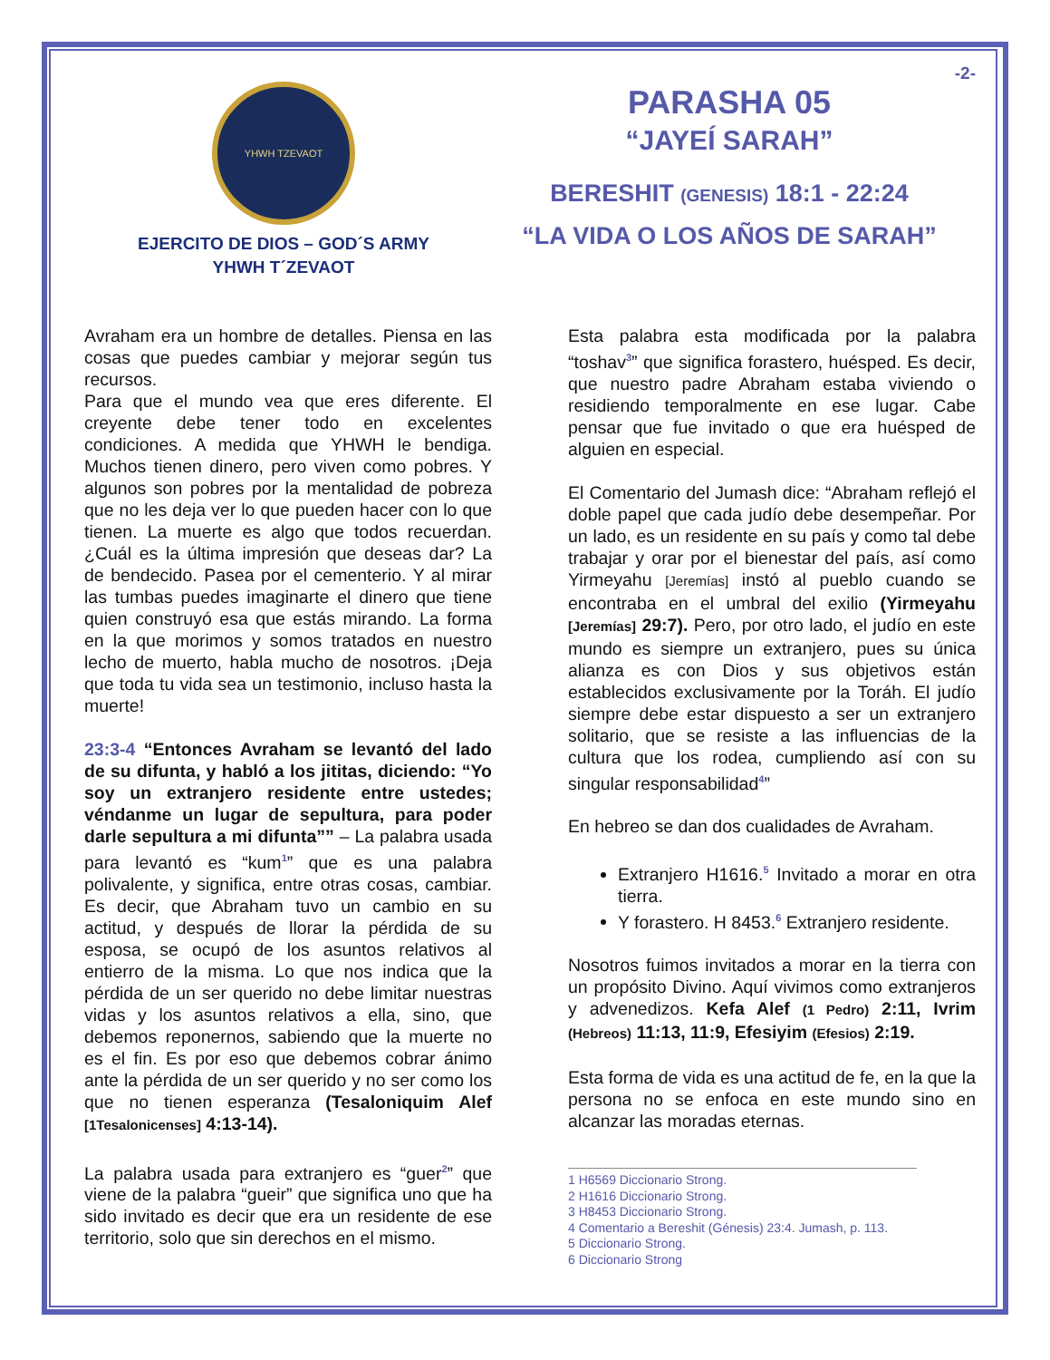YHWH TZEVAOT
EJERCITO DE DIOS – GOD´S ARMY
YHWH T´ZEVAOT
-2-
PARASHA 05
“JAYEÍ SARAH”
BERESHIT (GENESIS) 18:1 - 22:24
“LA VIDA O LOS AÑOS DE SARAH”
Avraham era un hombre de detalles. Piensa en las cosas que puedes cambiar y mejorar según tus recursos.
Para que el mundo vea que eres diferente. El creyente debe tener todo en excelentes condiciones. A medida que YHWH le bendiga. Muchos tienen dinero, pero viven como pobres. Y algunos son pobres por la mentalidad de pobreza que no les deja ver lo que pueden hacer con lo que tienen. La muerte es algo que todos recuerdan. ¿Cuál es la última impresión que deseas dar? La de bendecido. Pasea por el cementerio. Y al mirar las tumbas puedes imaginarte el dinero que tiene quien construyó esa que estás mirando. La forma en la que morimos y somos tratados en nuestro lecho de muerto, habla mucho de nosotros. ¡Deja que toda tu vida sea un testimonio, incluso hasta la muerte!
23:3-4 “Entonces Avraham se levantó del lado de su difunta, y habló a los jititas, diciendo: “Yo soy un extranjero residente entre ustedes; véndanme un lugar de sepultura, para poder darle sepultura a mi difunta”” – La palabra usada para levantó es “kum<sup>1</sup>” que es una palabra polivalente, y significa, entre otras cosas, cambiar. Es decir, que Abraham tuvo un cambio en su actitud, y después de llorar la pérdida de su esposa, se ocupó de los asuntos relativos al entierro de la misma. Lo que nos indica que la pérdida de un ser querido no debe limitar nuestras vidas y los asuntos relativos a ella, sino, que debemos reponernos, sabiendo que la muerte no es el fin. Es por eso que debemos cobrar ánimo ante la pérdida de un ser querido y no ser como los que no tienen esperanza (Tesaloniquim Alef [1Tesalonicenses] 4:13-14).
La palabra usada para extranjero es “guer<sup>2</sup>” que viene de la palabra “gueir” que significa uno que ha sido invitado es decir que era un residente de ese territorio, solo que sin derechos en el mismo.
Esta palabra esta modificada por la palabra “toshav<sup>3</sup>” que significa forastero, huésped. Es decir, que nuestro padre Abraham estaba viviendo o residiendo temporalmente en ese lugar. Cabe pensar que fue invitado o que era huésped de alguien en especial.
El Comentario del Jumash dice: “Abraham reflejó el doble papel que cada judío debe desempeñar. Por un lado, es un residente en su país y como tal debe trabajar y orar por el bienestar del país, así como Yirmeyahu [Jeremías] instó al pueblo cuando se encontraba en el umbral del exilio (Yirmeyahu [Jeremías] 29:7). Pero, por otro lado, el judío en este mundo es siempre un extranjero, pues su única alianza es con Dios y sus objetivos están establecidos exclusivamente por la Toráh. El judío siempre debe estar dispuesto a ser un extranjero solitario, que se resiste a las influencias de la cultura que los rodea, cumpliendo así con su singular responsabilidad<sup>4</sup>”
En hebreo se dan dos cualidades de Avraham.
Extranjero H1616.<sup>5</sup> Invitado a morar en otra tierra.
Y forastero. H 8453.<sup>6</sup> Extranjero residente.
Nosotros fuimos invitados a morar en la tierra con un propósito Divino. Aquí vivimos como extranjeros y advenedizos. Kefa Alef (1 Pedro) 2:11, Ivrim (Hebreos) 11:13, 11:9, Efesiyim (Efesios) 2:19.
Esta forma de vida es una actitud de fe, en la que la persona no se enfoca en este mundo sino en alcanzar las moradas eternas.
1 H6569 Diccionario Strong.
2 H1616 Diccionario Strong.
3 H8453 Diccionario Strong.
4 Comentario a Bereshit (Génesis) 23:4. Jumash, p. 113.
5 Diccionario Strong.
6 Diccionario Strong